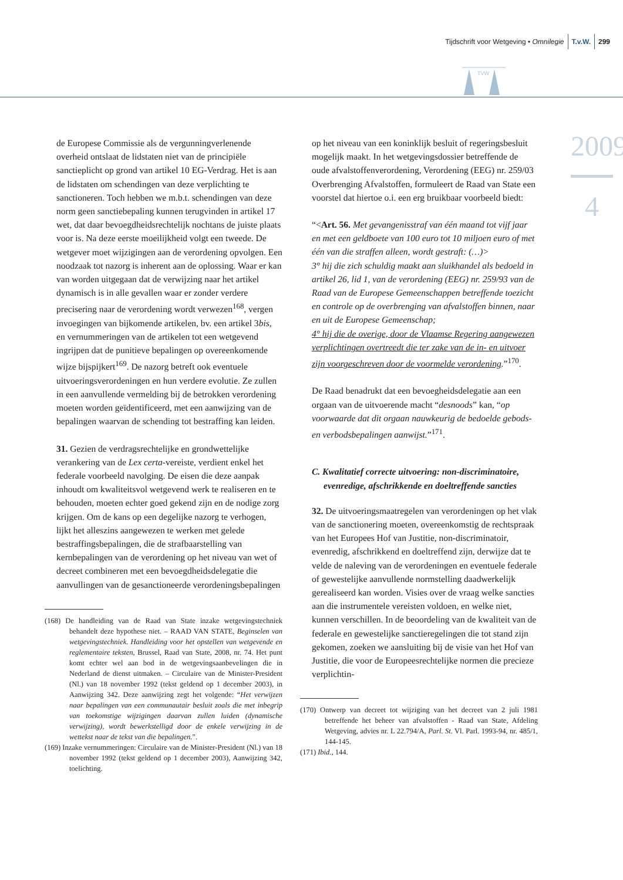Tijdschrift voor Wetgeving • Omnilegie T.v.W. 299
TVW
2009
4
de Europese Commissie als de vergunningverlenende overheid ontslaat de lidstaten niet van de principiële sanctieplicht op grond van artikel 10 EG-Verdrag. Het is aan de lidstaten om schendingen van deze verplichting te sanctioneren. Toch hebben we m.b.t. schendingen van deze norm geen sanctiebepaling kunnen terugvinden in artikel 17 wet, dat daar bevoegdheidsrechtelijk nochtans de juiste plaats voor is. Na deze eerste moeilijkheid volgt een tweede. De wetgever moet wijzigingen aan de verordening opvolgen. Een noodzaak tot nazorg is inherent aan de oplossing. Waar er kan van worden uitgegaan dat de verwijzing naar het artikel dynamisch is in alle gevallen waar er zonder verdere precisering naar de verordening wordt verwezen<sup>168</sup>, vergen invoegingen van bijkomende artikelen, bv. een artikel 3bis, en vernummeringen van de artikelen tot een wetgevend ingrijpen dat de punitieve bepalingen op overeenkomende wijze bijspijkert<sup>169</sup>. De nazorg betreft ook eventuele uitvoeringsverordeningen en hun verdere evolutie. Ze zullen in een aanvullende vermelding bij de betrokken verordening moeten worden geïdentificeerd, met een aanwijzing van de bepalingen waarvan de schending tot bestraffing kan leiden.
31. Gezien de verdragsrechtelijke en grondwettelijke verankering van de Lex certa-vereiste, verdient enkel het federale voorbeeld navolging. De eisen die deze aanpak inhoudt om kwaliteitsvol wetgevend werk te realiseren en te behouden, moeten echter goed gekend zijn en de nodige zorg krijgen. Om de kans op een degelijke nazorg te verhogen, lijkt het alleszins aangewezen te werken met gelede bestraffingsbepalingen, die de strafbaarstelling van kernbepalingen van de verordening op het niveau van wet of decreet combineren met een bevoegdheidsdelegatie die aanvullingen van de gesanctioneerde verordeningsbepalingen
(168) De handleiding van de Raad van State inzake wetgevingstechniek behandelt deze hypothese niet. – RAAD VAN STATE, Beginselen van wetgevingstechniek. Handleiding voor het opstellen van wetgevende en reglementaire teksten, Brussel, Raad van State, 2008, nr. 74. Het punt komt echter wel aan bod in de wetgevingsaanbevelingen die in Nederland de dienst uitmaken. – Circulaire van de Minister-President (Nl.) van 18 november 1992 (tekst geldend op 1 december 2003), in Aanwijzing 342. Deze aanwijzing zegt het volgende: “Het verwijzen naar bepalingen van een communautair besluit zoals die met inbegrip van toekomstige wijzigingen daarvan zullen luiden (dynamische verwijzing), wordt bewerkstelligd door de enkele verwijzing in de wettekst naar de tekst van die bepalingen.”.
(169) Inzake vernummeringen: Circulaire van de Minister-President (Nl.) van 18 november 1992 (tekst geldend op 1 december 2003), Aanwijzing 342, toelichting.
op het niveau van een koninklijk besluit of regeringsbesluit mogelijk maakt. In het wetgevingsdossier betreffende de oude afvalstoffenverordening, Verordening (EEG) nr. 259/03 Overbrenging Afvalstoffen, formuleert de Raad van State een voorstel dat hiertoe o.i. een erg bruikbaar voorbeeld biedt:
“<Art. 56. Met gevangenisstraf van één maand tot vijf jaar en met een geldboete van 100 euro tot 10 miljoen euro of met één van die straffen alleen, wordt gestraft: (…)>
3° hij die zich schuldig maakt aan sluikhandel als bedoeld in artikel 26, lid 1, van de verordening (EEG) nr. 259/93 van de Raad van de Europese Gemeenschappen betreffende toezicht en controle op de overbrenging van afvalstoffen binnen, naar en uit de Europese Gemeenschap;
4° hij die de overige, door de Vlaamse Regering aangewezen verplichtingen overtreedt die ter zake van de in- en uitvoer zijn voorgeschreven door de voormelde verordening.”<sup>170</sup>.
De Raad benadrukt dat een bevoegheidsdelegatie aan een orgaan van de uitvoerende macht “desnoods” kan, “op voorwaarde dat dit orgaan nauwkeurig de bedoelde gebods- en verbodsbepalingen aanwijst.”<sup>171</sup>.
C. Kwalitatief correcte uitvoering: non-discriminatoire, evenredige, afschrikkende en doeltreffende sancties
32. De uitvoeringsmaatregelen van verordeningen op het vlak van de sanctionering moeten, overeenkomstig de rechtspraak van het Europees Hof van Justitie, non-discriminatoir, evenredig, afschrikkend en doeltreffend zijn, derwijze dat te velde de naleving van de verordeningen en eventuele federale of gewestelijke aanvullende normstelling daadwerkelijk gerealiseerd kan worden. Visies over de vraag welke sancties aan die instrumentele vereisten voldoen, en welke niet, kunnen verschillen. In de beoordeling van de kwaliteit van de federale en gewestelijke sanctieregelingen die tot stand zijn gekomen, zoeken we aansluiting bij de visie van het Hof van Justitie, die voor de Europeesrechtelijke normen die precieze verplichtin-
(170) Ontwerp van decreet tot wijziging van het decreet van 2 juli 1981 betreffende het beheer van afvalstoffen - Raad van State, Afdeling Wetgeving, advies nr. L 22.794/A, Parl. St. Vl. Parl. 1993-94, nr. 485/1, 144-145.
(171) Ibid., 144.